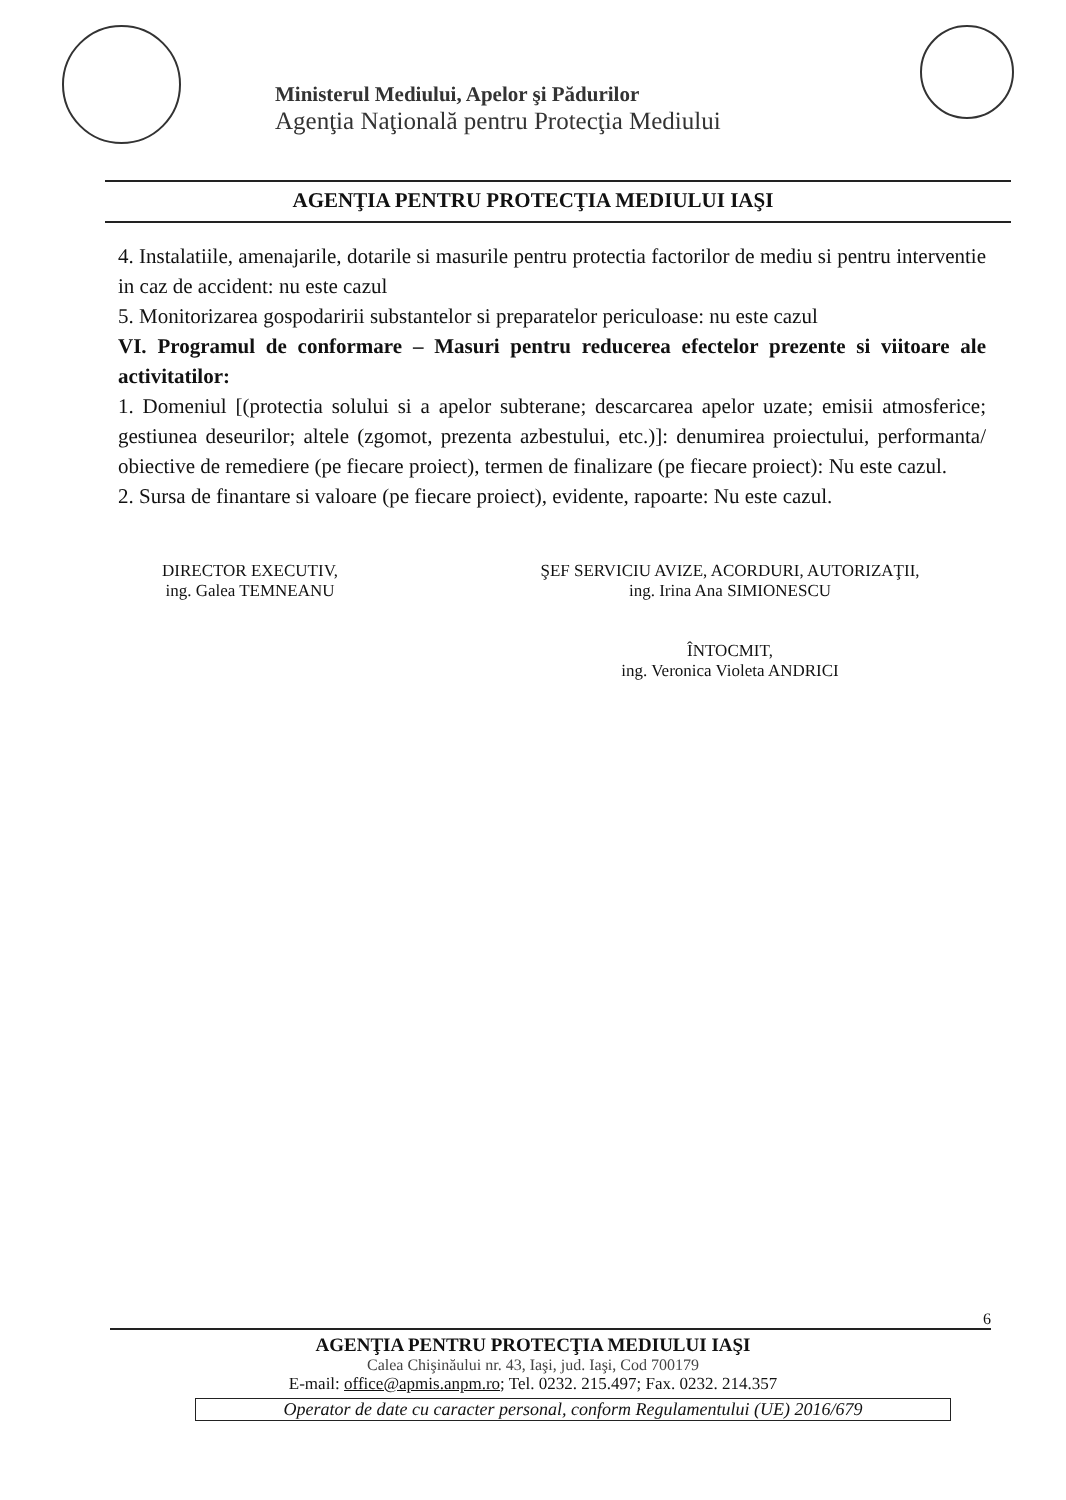Ministerul Mediului, Apelor şi Pădurilor
Agenţia Naţională pentru Protecţia Mediului
AGENŢIA PENTRU PROTECŢIA MEDIULUI IAŞI
4. Instalatiile, amenajarile, dotarile si masurile pentru protectia factorilor de mediu si pentru interventie in caz de accident: nu este cazul
5. Monitorizarea gospodaririi substantelor si preparatelor periculoase: nu este cazul
VI. Programul de conformare – Masuri pentru reducerea efectelor prezente si viitoare ale activitatilor:
1. Domeniul [(protectia solului si a apelor subterane; descarcarea apelor uzate; emisii atmosferice; gestiunea deseurilor; altele (zgomot, prezenta azbestului, etc.)]: denumirea proiectului, performanta/ obiective de remediere (pe fiecare proiect), termen de finalizare (pe fiecare proiect): Nu este cazul.
2. Sursa de finantare si valoare (pe fiecare proiect), evidente, rapoarte: Nu este cazul.
DIRECTOR EXECUTIV,
ing. Galea TEMNEANU
ŞEF SERVICIU AVIZE, ACORDURI, AUTORIZAŢII,
ing. Irina Ana SIMIONESCU
ÎNTOCMIT,
ing. Veronica Violeta ANDRICI
6
AGENŢIA PENTRU PROTECŢIA MEDIULUI IAŞI
Calea Chişinăului nr. 43, Iaşi, jud. Iaşi, Cod 700179
E-mail: office@apmis.anpm.ro; Tel. 0232. 215.497; Fax. 0232. 214.357
Operator de date cu caracter personal, conform Regulamentului (UE) 2016/679